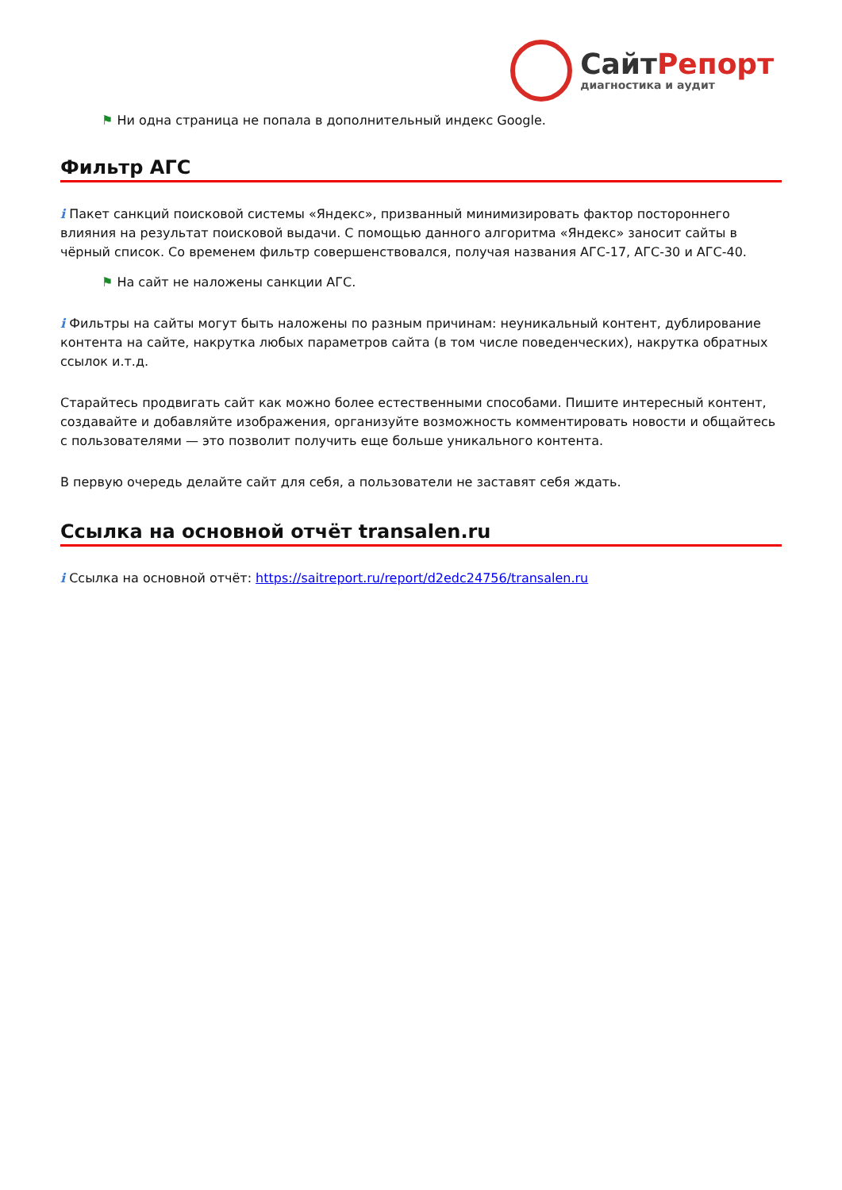Сайт Репорт
диагностика и аудит
⚑ Ни одна страница не попала в дополнительный индекс Google.
Фильтр АГС
i Пакет санкций поисковой системы «Яндекс», призванный минимизировать фактор постороннего влияния на результат поисковой выдачи. С помощью данного алгоритма «Яндекс» заносит сайты в чёрный список. Со временем фильтр совершенствовался, получая названия АГС-17, АГС-30 и АГС-40.
⚑ На сайт не наложены санкции АГС.
i Фильтры на сайты могут быть наложены по разным причинам: неуникальный контент, дублирование контента на сайте, накрутка любых параметров сайта (в том числе поведенческих), накрутка обратных ссылок и.т.д.
Старайтесь продвигать сайт как можно более естественными способами. Пишите интересный контент, создавайте и добавляйте изображения, организуйте возможность комментировать новости и общайтесь с пользователями — это позволит получить еще больше уникального контента.
В первую очередь делайте сайт для себя, а пользователи не заставят себя ждать.
Ссылка на основной отчёт transalen.ru
i Ссылка на основной отчёт: https://saitreport.ru/report/d2edc24756/transalen.ru